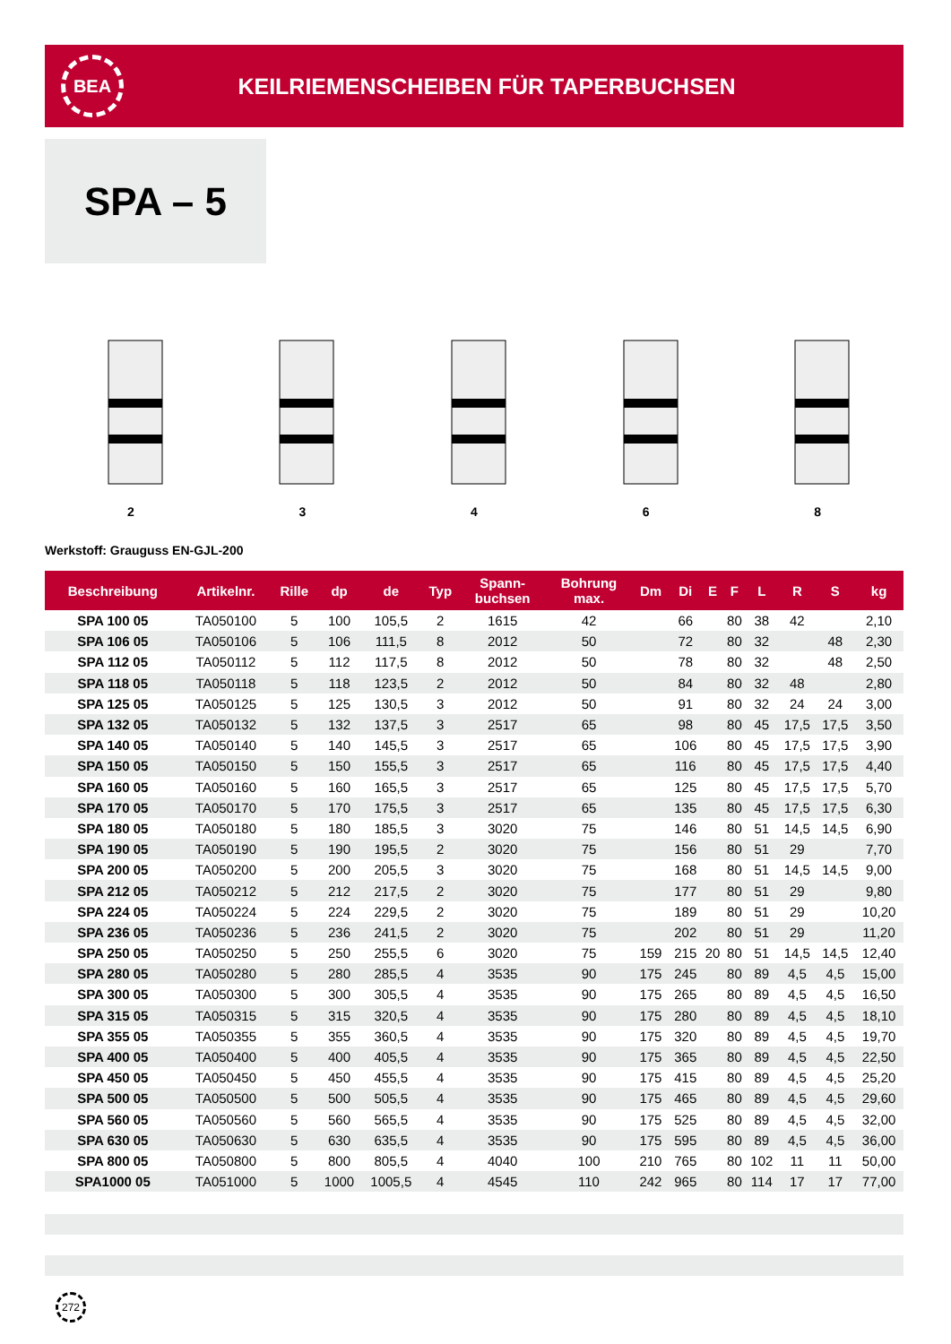BEA
KEILRIEMENSCHEIBEN FÜR TAPERBUCHSEN
SPA – 5
2
3
4
6
8
Werkstoff: Grauguss EN-GJL-200
| Beschreibung | Artikelnr. | Rille | dp | de | Typ | Spann- buchsen | Bohrung max. | Dm | Di | E | F | L | R | S | kg |
| --- | --- | --- | --- | --- | --- | --- | --- | --- | --- | --- | --- | --- | --- | --- | --- |
| SPA 100 05 | TA050100 | 5 | 100 | 105,5 | 2 | 1615 | 42 | | 66 | | 80 | 38 | 42 | | 2,10 |
| SPA 106 05 | TA050106 | 5 | 106 | 111,5 | 8 | 2012 | 50 | | 72 | | 80 | 32 | | 48 | 2,30 |
| SPA 112 05 | TA050112 | 5 | 112 | 117,5 | 8 | 2012 | 50 | | 78 | | 80 | 32 | | 48 | 2,50 |
| SPA 118 05 | TA050118 | 5 | 118 | 123,5 | 2 | 2012 | 50 | | 84 | | 80 | 32 | 48 | | 2,80 |
| SPA 125 05 | TA050125 | 5 | 125 | 130,5 | 3 | 2012 | 50 | | 91 | | 80 | 32 | 24 | 24 | 3,00 |
| SPA 132 05 | TA050132 | 5 | 132 | 137,5 | 3 | 2517 | 65 | | 98 | | 80 | 45 | 17,5 | 17,5 | 3,50 |
| SPA 140 05 | TA050140 | 5 | 140 | 145,5 | 3 | 2517 | 65 | | 106 | | 80 | 45 | 17,5 | 17,5 | 3,90 |
| SPA 150 05 | TA050150 | 5 | 150 | 155,5 | 3 | 2517 | 65 | | 116 | | 80 | 45 | 17,5 | 17,5 | 4,40 |
| SPA 160 05 | TA050160 | 5 | 160 | 165,5 | 3 | 2517 | 65 | | 125 | | 80 | 45 | 17,5 | 17,5 | 5,70 |
| SPA 170 05 | TA050170 | 5 | 170 | 175,5 | 3 | 2517 | 65 | | 135 | | 80 | 45 | 17,5 | 17,5 | 6,30 |
| SPA 180 05 | TA050180 | 5 | 180 | 185,5 | 3 | 3020 | 75 | | 146 | | 80 | 51 | 14,5 | 14,5 | 6,90 |
| SPA 190 05 | TA050190 | 5 | 190 | 195,5 | 2 | 3020 | 75 | | 156 | | 80 | 51 | 29 | | 7,70 |
| SPA 200 05 | TA050200 | 5 | 200 | 205,5 | 3 | 3020 | 75 | | 168 | | 80 | 51 | 14,5 | 14,5 | 9,00 |
| SPA 212 05 | TA050212 | 5 | 212 | 217,5 | 2 | 3020 | 75 | | 177 | | 80 | 51 | 29 | | 9,80 |
| SPA 224 05 | TA050224 | 5 | 224 | 229,5 | 2 | 3020 | 75 | | 189 | | 80 | 51 | 29 | | 10,20 |
| SPA 236 05 | TA050236 | 5 | 236 | 241,5 | 2 | 3020 | 75 | | 202 | | 80 | 51 | 29 | | 11,20 |
| SPA 250 05 | TA050250 | 5 | 250 | 255,5 | 6 | 3020 | 75 | 159 | 215 | 20 | 80 | 51 | 14,5 | 14,5 | 12,40 |
| SPA 280 05 | TA050280 | 5 | 280 | 285,5 | 4 | 3535 | 90 | 175 | 245 | | 80 | 89 | 4,5 | 4,5 | 15,00 |
| SPA 300 05 | TA050300 | 5 | 300 | 305,5 | 4 | 3535 | 90 | 175 | 265 | | 80 | 89 | 4,5 | 4,5 | 16,50 |
| SPA 315 05 | TA050315 | 5 | 315 | 320,5 | 4 | 3535 | 90 | 175 | 280 | | 80 | 89 | 4,5 | 4,5 | 18,10 |
| SPA 355 05 | TA050355 | 5 | 355 | 360,5 | 4 | 3535 | 90 | 175 | 320 | | 80 | 89 | 4,5 | 4,5 | 19,70 |
| SPA 400 05 | TA050400 | 5 | 400 | 405,5 | 4 | 3535 | 90 | 175 | 365 | | 80 | 89 | 4,5 | 4,5 | 22,50 |
| SPA 450 05 | TA050450 | 5 | 450 | 455,5 | 4 | 3535 | 90 | 175 | 415 | | 80 | 89 | 4,5 | 4,5 | 25,20 |
| SPA 500 05 | TA050500 | 5 | 500 | 505,5 | 4 | 3535 | 90 | 175 | 465 | | 80 | 89 | 4,5 | 4,5 | 29,60 |
| SPA 560 05 | TA050560 | 5 | 560 | 565,5 | 4 | 3535 | 90 | 175 | 525 | | 80 | 89 | 4,5 | 4,5 | 32,00 |
| SPA 630 05 | TA050630 | 5 | 630 | 635,5 | 4 | 3535 | 90 | 175 | 595 | | 80 | 89 | 4,5 | 4,5 | 36,00 |
| SPA 800 05 | TA050800 | 5 | 800 | 805,5 | 4 | 4040 | 100 | 210 | 765 | | 80 | 102 | 11 | 11 | 50,00 |
| SPA1000 05 | TA051000 | 5 | 1000 | 1005,5 | 4 | 4545 | 110 | 242 | 965 | | 80 | 114 | 17 | 17 | 77,00 |
272